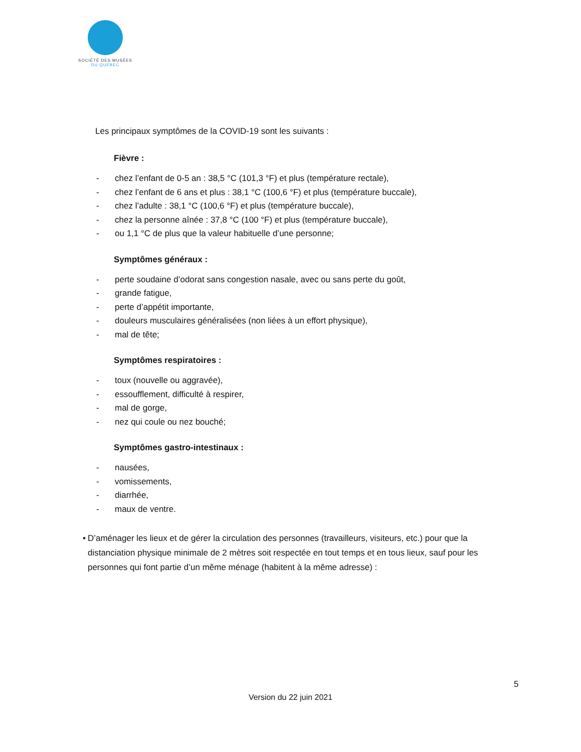SOCIÉTÉ DES MUSÉES
DU QUÉBEC
Les principaux symptômes de la COVID-19 sont les suivants :
Fièvre :
- chez l’enfant de 0-5 an : 38,5 °C (101,3 °F) et plus (température rectale),
- chez l’enfant de 6 ans et plus : 38,1 °C (100,6 °F) et plus (température buccale),
- chez l’adulte : 38,1 °C (100,6 °F) et plus (température buccale),
- chez la personne aînée : 37,8 °C (100 °F) et plus (température buccale),
- ou 1,1 °C de plus que la valeur habituelle d’une personne;
Symptômes généraux :
- perte soudaine d’odorat sans congestion nasale, avec ou sans perte du goût,
- grande fatigue,
- perte d’appétit importante,
- douleurs musculaires généralisées (non liées à un effort physique),
- mal de tête;
Symptômes respiratoires :
- toux (nouvelle ou aggravée),
- essoufflement, difficulté à respirer,
- mal de gorge,
- nez qui coule ou nez bouché;
Symptômes gastro-intestinaux :
- nausées,
- vomissements,
- diarrhée,
- maux de ventre.
• D’aménager les lieux et de gérer la circulation des personnes (travailleurs, visiteurs, etc.) pour que la distanciation physique minimale de 2 mètres soit respectée en tout temps et en tous lieux, sauf pour les personnes qui font partie d’un même ménage (habitent à la même adresse) :
5
Version du 22 juin 2021